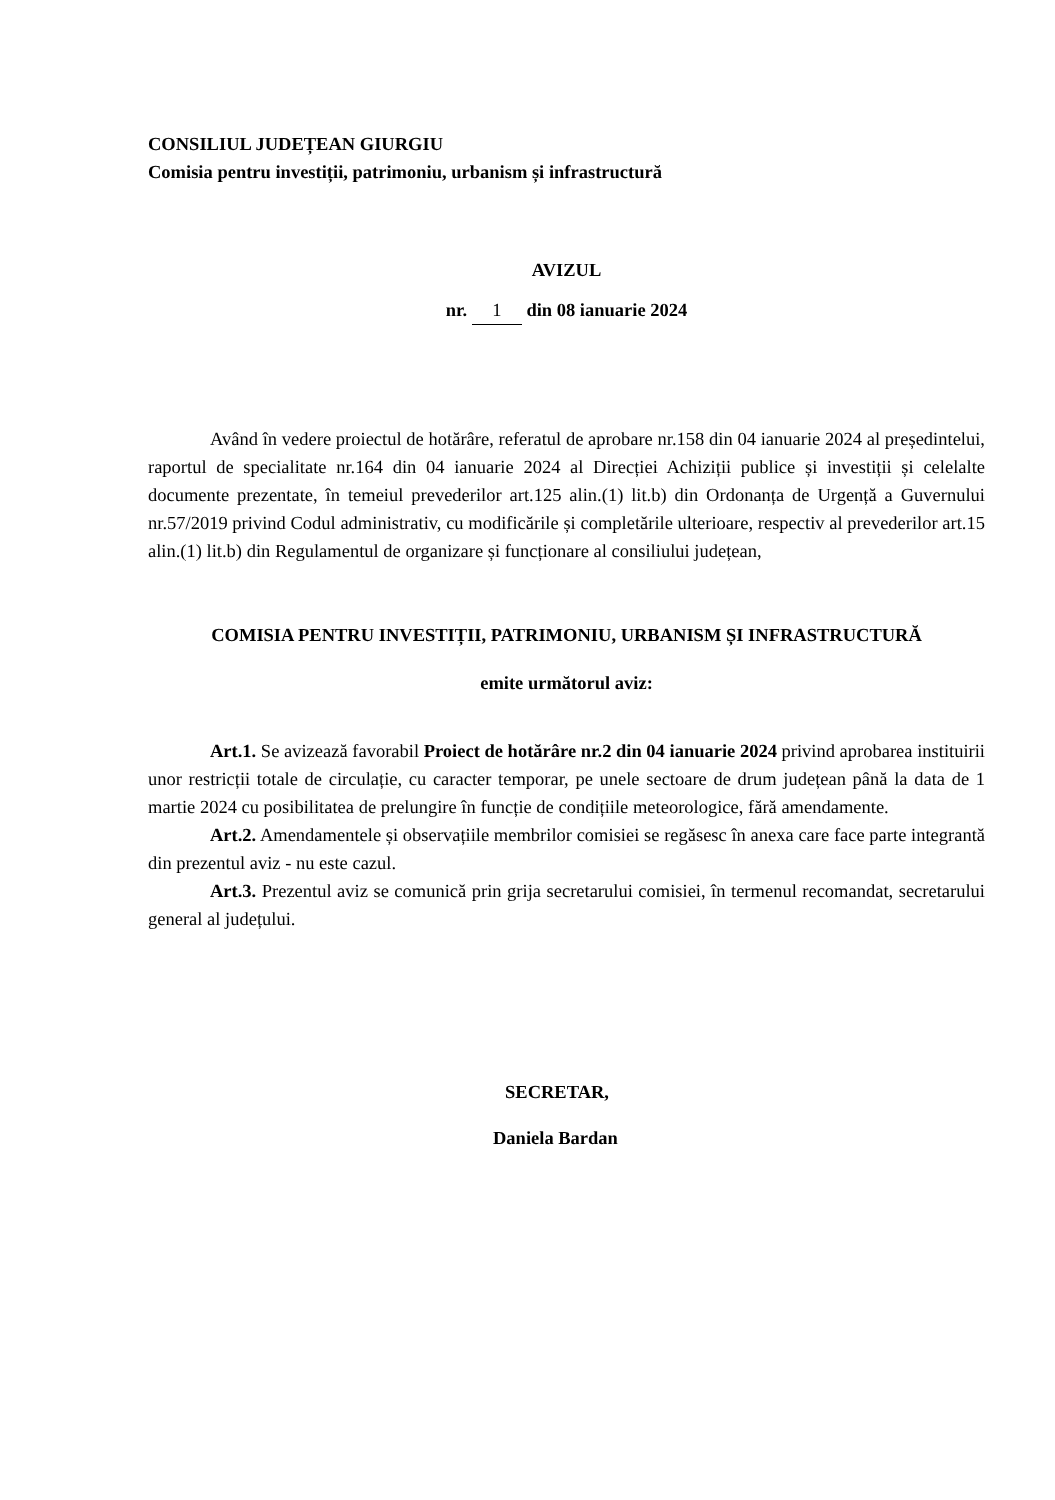CONSILIUL JUDEȚEAN GIURGIU
Comisia pentru investiții, patrimoniu, urbanism și infrastructură
AVIZUL
nr. 1 din 08 ianuarie 2024
Având în vedere proiectul de hotărâre, referatul de aprobare nr.158 din 04 ianuarie 2024 al președintelui, raportul de specialitate nr.164 din 04 ianuarie 2024 al Direcției Achiziții publice și investiții și celelalte documente prezentate, în temeiul prevederilor art.125 alin.(1) lit.b) din Ordonanța de Urgență a Guvernului nr.57/2019 privind Codul administrativ, cu modificările și completările ulterioare, respectiv al prevederilor art.15 alin.(1) lit.b) din Regulamentul de organizare și funcționare al consiliului județean,
COMISIA PENTRU INVESTIȚII, PATRIMONIU, URBANISM ȘI INFRASTRUCTURĂ
emite următorul aviz:
Art.1. Se avizează favorabil Proiect de hotărâre nr.2 din 04 ianuarie 2024 privind aprobarea instituirii unor restricții totale de circulație, cu caracter temporar, pe unele sectoare de drum județean până la data de 1 martie 2024 cu posibilitatea de prelungire în funcție de condițiile meteorologice, fără amendamente.
Art.2. Amendamentele și observațiile membrilor comisiei se regăsesc în anexa care face parte integrantă din prezentul aviz - nu este cazul.
Art.3. Prezentul aviz se comunică prin grija secretarului comisiei, în termenul recomandat, secretarului general al județului.
SECRETAR,
Daniela Bardan